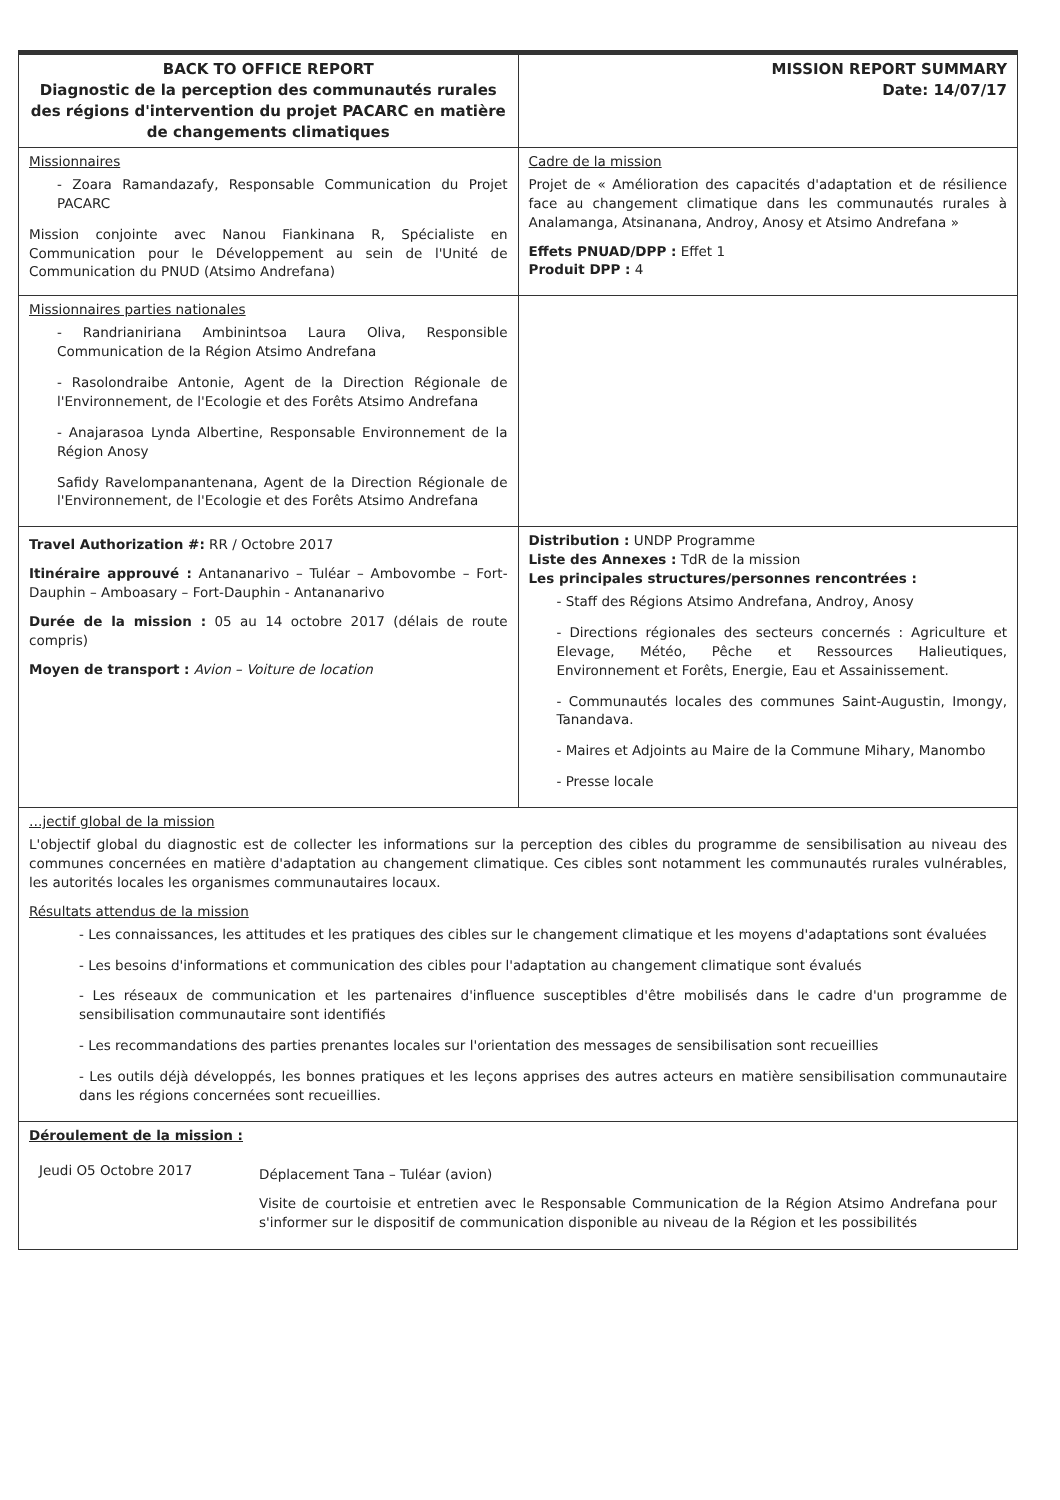| BACK TO OFFICE REPORT Diagnostic de la perception des communautés rurales des régions d'intervention du projet PACARC en matière de changements climatiques | MISSION REPORT SUMMARY Date: 14/07/17 |
| Missionnaires - Zoara Ramandazafy, Responsable Communication du Projet PACARC Mission conjointe avec Nanou Fiankinana R, Spécialiste en Communication pour le Développement au sein de l'Unité de Communication du PNUD (Atsimo Andrefana) | Cadre de la mission Projet de « Amélioration des capacités d'adaptation et de résilience face au changement climatique dans les communautés rurales à Analamanga, Atsinanana, Androy, Anosy et Atsimo Andrefana » Effets PNUAD/DPP : Effet 1 Produit DPP : 4 |
| Missionnaires parties nationales - Randrianiriana Ambinintsoa Laura Oliva, Responsible Communication de la Région Atsimo Andrefana - Rasolondraibe Antonie, Agent de la Direction Régionale de l'Environnement, de l'Ecologie et des Forêts Atsimo Andrefana - Anajarasoa Lynda Albertine, Responsable Environnement de la Région Anosy Safidy Ravelompanantenana, Agent de la Direction Régionale de l'Environnement, de l'Ecologie et des Forêts Atsimo Andrefana | |
| Travel Authorization #: RR / Octobre 2017 Itinéraire approuvé : Antananarivo – Tuléar – Ambovombe – Fort-Dauphin – Amboasary – Fort-Dauphin - Antananarivo Durée de la mission : 05 au 14 octobre 2017 (délais de route compris) Moyen de transport : Avion – Voiture de location | Distribution : UNDP Programme Liste des Annexes : TdR de la mission Les principales structures/personnes rencontrées : - Staff des Régions Atsimo Andrefana, Androy, Anosy - Directions régionales des secteurs concernés : Agriculture et Elevage, Météo, Pêche et Ressources Halieutiques, Environnement et Forêts, Energie, Eau et Assainissement. - Communautés locales des communes Saint-Augustin, Imongy, Tanandava. - Maires et Adjoints au Maire de la Commune Mihary, Manombo - Presse locale |
| …jectif global de la mission L'objectif global du diagnostic est de collecter les informations sur la perception des cibles du programme de sensibilisation au niveau des communes concernées en matière d'adaptation au changement climatique. Ces cibles sont notamment les communautés rurales vulnérables, les autorités locales les organismes communautaires locaux. Résultats attendus de la mission - Les connaissances, les attitudes et les pratiques des cibles sur le changement climatique et les moyens d'adaptations sont évaluées - Les besoins d'informations et communication des cibles pour l'adaptation au changement climatique sont évalués - Les réseaux de communication et les partenaires d'influence susceptibles d'être mobilisés dans le cadre d'un programme de sensibilisation communautaire sont identifiés - Les recommandations des parties prenantes locales sur l'orientation des messages de sensibilisation sont recueillies - Les outils déjà développés, les bonnes pratiques et les leçons apprises des autres acteurs en matière sensibilisation communautaire dans les régions concernées sont recueillies. | |
| Déroulement de la mission : / Jeudi O5 Octobre 2017 / Déplacement Tana – Tuléar (avion) Visite de courtoisie et entretien avec le Responsable Communication de la Région Atsimo Andrefana pour s'informer sur le dispositif de communication disponible au niveau de la Région et les possibilités / | |